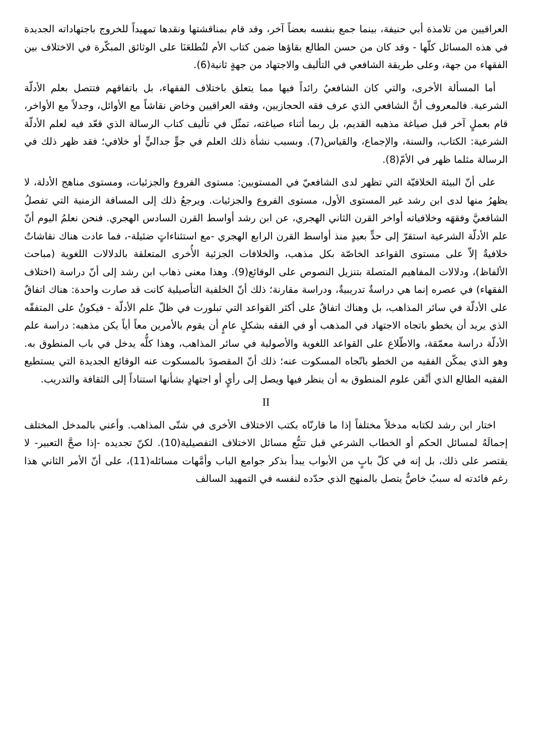العراقيين من تلامذة أبي حنيفة، بينما جمع بنفسه بعضاً آخر، وقد قام بمناقشتها ونقدها تمهيداً للخروج باجتهاداته الجديدة في هذه المسائل كلّها - وقد كان من حسن الطالع بقاؤها ضمن كتاب الأم لتُطلعَنَا على الوثائق المبكّرة في الاختلاف بين الفقهاء من جهة، وعلى طريقة الشافعي في التأليف والاجتهاد من جهةٍ ثانية(6).
أما المسألة الأخرى، والتي كان الشافعيُ رائداً فيها مما يتعلق باختلاف الفقهاء، بل باتفاقهم فتتصل بعلم الأدلّة الشرعية. فالمعروف أنَّ الشافعي الذي عرف فقه الحجازيين، وفقه العراقيين وخاض نقاشاً مع الأوائل، وجدلاً مع الأواخر، قام بعملٍ آخر قبل صياغة مذهبه القديم، بل ربما أثناء صياغته، تمثّل في تأليف كتاب الرسالة الذي قعّد فيه لعلم الأدلّة الشرعية: الكتاب، والسنة، والإجماع، والقياس(7). وبسبب نشأة ذلك العلم في جوٍّ جداليٍّ أو خلافي؛ فقد ظهر ذلك في الرسالة مثلما ظهر في الأمّ(8).
على أنّ البيئة الخلافيّة التي تظهر لدى الشافعيّ في المستويين: مستوى الفروع والجزئيات، ومستوى مناهج الأدلة، لا يظهرُ منها لدى ابن رشد غير المستوى الأول، مستوى الفروع والجزئيات. ويرجعُ ذلك إلى المسافة الزمنية التي تفصلُ الشافعيَّ وفقهَه وخلافياته أواخر القرن الثاني الهجري، عن ابن رشد أواسط القرن السادس الهجري. فنحن نعلمُ اليوم أنّ علم الأدلّة الشرعية استقرّ إلى حدٍّ بعيدٍ منذ أواسط القرن الرابع الهجري -مع استثناءاتٍ ضئيلة-، فما عادت هناك نقاشاتٌ خلافيةٌ إلاّ على مستوى القواعد الخاصّة بكل مذهب، والخلافات الجزئية الأُخرى المتعلقة بالدلالات اللغوية (مباحث الألفاظ)، ودلالات المفاهيم المتصلة بتنزيل النصوص على الوقائع(9). وهذا معنى ذهاب ابن رشد إلى أنّ دراسة (اختلاف الفقهاء) في عصره إنما هي دراسةٌ تدريبيةٌ، ودراسة مقارنة؛ ذلك أنّ الخلفية التأصيلية كانت قد صارت واحدة: هناك اتفاقٌ على الأدلّة في سائر المذاهب، بل وهناك اتفاقٌ على أكثر القواعد التي تبلورت في ظلّ علم الأدلّة - فيكونُ على المتفقّه الذي يريد أن يخطو باتجاه الاجتهاد في المذهب أو في الفقه بشكلٍ عامٍ أن يقوم بالأمرين معاً أياً يكن مذهبه: دراسة علم الأدلّة دراسة معمّقة، والاطّلاع على القواعد اللغوية والأصولية في سائر المذاهب، وهذا كلُّه يدخل في باب المنطوق به. وهو الذي يمكّن الفقيه من الخطو باتّجاه المسكوت عنه؛ ذلك أنّ المقصودَ بالمسكوت عنه الوقائع الجديدة التي يستطيع الفقيه الطالع الذي أتْقن علوم المنطوق به أن ينظر فيها ويصل إلى رأيٍ أو اجتهادٍ بشأنها استناداً إلى الثقافة والتدريب.
II
اختار ابن رشد لكتابه مدخلاً مختلفاً إذا ما قارنّاه بكتب الاختلاف الأخرى في شتّى المذاهب. وأعني بالمدخل المختلف إجمالَهُ لمسائل الحكم أو الخطاب الشرعي قبل تتبُّع مسائل الاختلاف التفصيلية(10). لكنّ تجديده -إذا صحَّ التعبير- لا يقتصر على ذلك، بل إنه في كلّ بابٍ من الأبواب يبدأ بذكر جوامع الباب وأمَّهات مسائله(11)، على أنّ الأمر الثاني هذا رغم فائدته له سببٌ خاصٌّ يتصل بالمنهج الذي حدّده لنفسه في التمهيد السالف